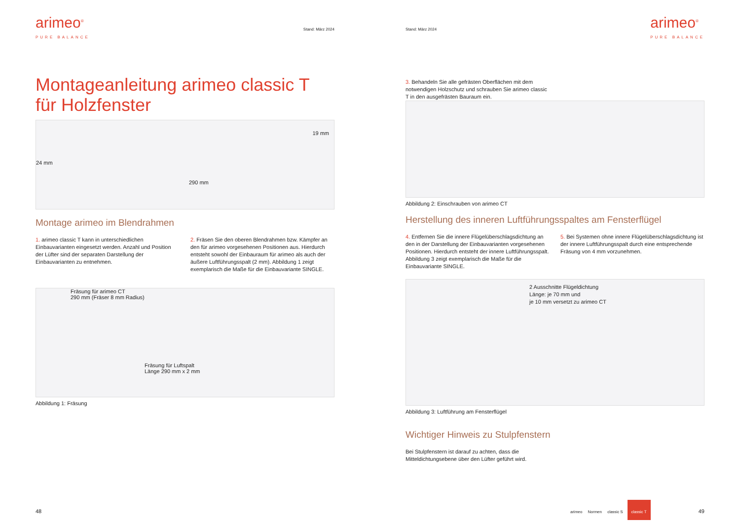arimeo<sup>®</sup>
PURE BALANCE
Stand: März 2024
Montageanleitung arimeo classic T
für Holzfenster
24 mm
290 mm
19 mm
Montage arimeo im Blendrahmen
1. arimeo classic T kann in unterschiedlichen Einbauvarianten eingesetzt werden. Anzahl und Position der Lüfter sind der separaten Darstellung der Einbauvarianten zu entnehmen.
2. Fräsen Sie den oberen Blendrahmen bzw. Kämpfer an den für arimeo vorgesehenen Positionen aus. Hierdurch entsteht sowohl der Einbauraum für arimeo als auch der äußere Luftführungsspalt (2 mm). Abbildung 1 zeigt exemplarisch die Maße für die Einbauvariante SINGLE.
Fräsung für arimeo CT
290 mm (Fräser 8 mm Radius)
Fräsung für Luftspalt
Länge 290 mm x 2 mm
Abbildung 1: Fräsung
48
Stand: März 2024
arimeo<sup>®</sup>
PURE BALANCE
3. Behandeln Sie alle gefrästen Oberflächen mit dem notwendigen Holzschutz und schrauben Sie arimeo classic T in den ausgefrästen Bauraum ein.
Abbildung 2: Einschrauben von arimeo CT
Herstellung des inneren Luftführungsspaltes am Fensterflügel
4. Entfernen Sie die innere Flügelüberschlagsdichtung an den in der Darstellung der Einbauvarianten vorgesehenen Positionen. Hierdurch entsteht der innere Luftführungsspalt. Abbildung 3 zeigt exemplarisch die Maße für die Einbauvariante SINGLE.
5. Bei Systemen ohne innere Flügelüberschlagsdichtung ist der innere Luftführungsspalt durch eine entsprechende Fräsung von 4 mm vorzunehmen.
2 Ausschnitte Flügeldichtung
Länge: je 70 mm und
je 10 mm versetzt zu arimeo CT
Abbildung 3: Luftführung am Fensterflügel
Wichtiger Hinweis zu Stulpfenstern
Bei Stulpfenstern ist darauf zu achten, dass die
Mitteldichtungsebene über den Lüfter geführt wird.
arimeo Normen classic S classic T
49